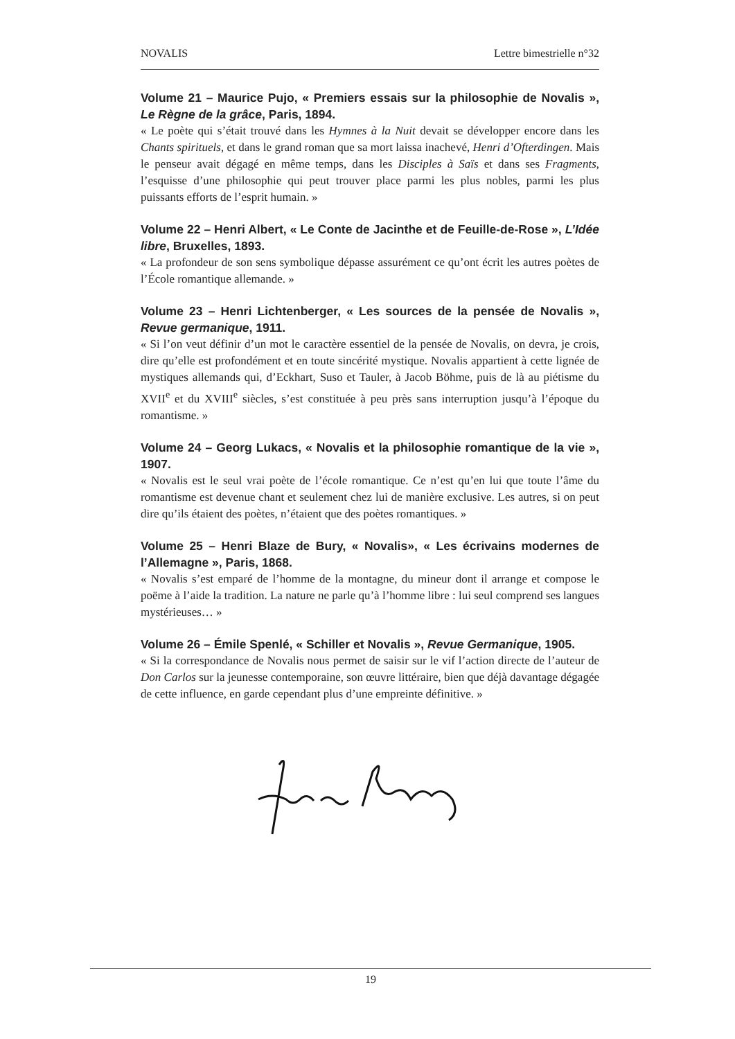NOVALIS Lettre bimestrielle n°32
Volume 21 – Maurice Pujo, « Premiers essais sur la philosophie de Novalis », Le Règne de la grâce, Paris, 1894.
« Le poète qui s’était trouvé dans les Hymnes à la Nuit devait se développer encore dans les Chants spirituels, et dans le grand roman que sa mort laissa inachevé, Henri d’Ofterdingen. Mais le penseur avait dégagé en même temps, dans les Disciples à Saïs et dans ses Fragments, l’esquisse d’une philosophie qui peut trouver place parmi les plus nobles, parmi les plus puissants efforts de l’esprit humain. »
Volume 22 – Henri Albert, « Le Conte de Jacinthe et de Feuille-de-Rose », L’Idée libre, Bruxelles, 1893.
« La profondeur de son sens symbolique dépasse assurément ce qu’ont écrit les autres poètes de l’École romantique allemande. »
Volume 23 – Henri Lichtenberger, « Les sources de la pensée de Novalis », Revue germanique, 1911.
« Si l’on veut définir d’un mot le caractère essentiel de la pensée de Novalis, on devra, je crois, dire qu’elle est profondément et en toute sincérité mystique. Novalis appartient à cette lignée de mystiques allemands qui, d’Eckhart, Suso et Tauler, à Jacob Böhme, puis de là au piétisme du XVII<sup>e</sup> et du XVIII<sup>e</sup> siècles, s’est constituée à peu près sans interruption jusqu’à l’époque du romantisme. »
Volume 24 – Georg Lukacs, « Novalis et la philosophie romantique de la vie », 1907.
« Novalis est le seul vrai poète de l’école romantique. Ce n’est qu’en lui que toute l’âme du romantisme est devenue chant et seulement chez lui de manière exclusive. Les autres, si on peut dire qu’ils étaient des poètes, n’étaient que des poètes romantiques. »
Volume 25 – Henri Blaze de Bury, « Novalis», « Les écrivains modernes de l’Allemagne », Paris, 1868.
« Novalis s’est emparé de l’homme de la montagne, du mineur dont il arrange et compose le poëme à l’aide la tradition. La nature ne parle qu’à l’homme libre : lui seul comprend ses langues mystérieuses… »
Volume 26 – Émile Spenlé, « Schiller et Novalis », Revue Germanique, 1905.
« Si la correspondance de Novalis nous permet de saisir sur le vif l’action directe de l’auteur de Don Carlos sur la jeunesse contemporaine, son œuvre littéraire, bien que déjà davantage dégagée de cette influence, en garde cependant plus d’une empreinte définitive. »
19